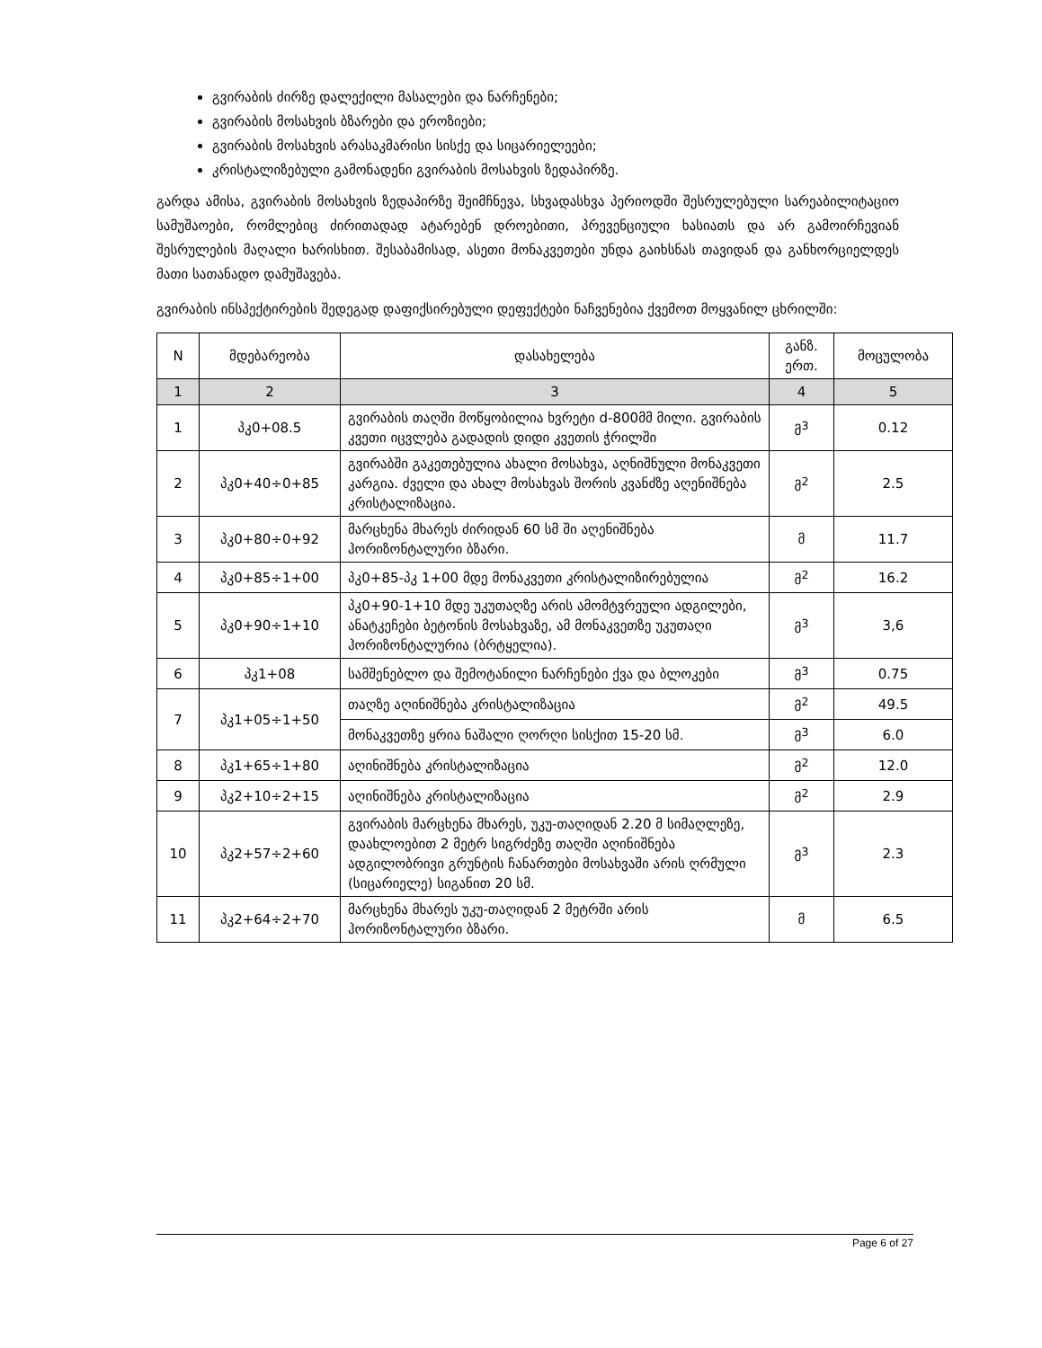გვირაბის ძირზე დალექილი მასალები და ნარჩენები;
გვირაბის მოსახვის ბზარები და ეროზიები;
გვირაბის მოსახვის არასაკმარისი სისქე და სიცარიელეები;
კრისტალიზებული გამონადენი გვირაბის მოსახვის ზედაპირზე.
გარდა ამისა, გვირაბის მოსახვის ზედაპირზე შეიმჩნევა, სხვადასხვა პერიოდში შესრულებული სარეაბილიტაციო სამუშაოები, რომლებიც ძირითადად ატარებენ დროებითი, პრევენციული ხასიათს და არ გამოირჩევიან შესრულების მაღალი ხარისხით. შესაბამისად, ასეთი მონაკვეთები უნდა გაიხსნას თავიდან და განხორციელდეს მათი სათანადო დამუშავება.
გვირაბის ინსპექტირების შედეგად დაფიქსირებული დეფექტები ნაჩვენებია ქვემოთ მოყვანილ ცხრილში:
| N | მდებარეობა | დასახელება | განზ. ერთ. | მოცულობა |
| --- | --- | --- | --- | --- |
| 1 | 2 | 3 | 4 | 5 |
| 1 | პკ0+08.5 | გვირაბის თაღში მოწყობილია ხვრეტი d-800მმ მილი. გვირაბის კვეთი იცვლება გადადის დიდი კვეთის ჭრილში | მ<sup>3</sup> | 0.12 |
| 2 | პკ0+40÷0+85 | გვირაბში გაკეთებულია ახალი მოსახვა, აღნიშნული მონაკვეთი კარგია. ძველი და ახალ მოსახვას შორის კვანძზე აღენიშნება კრისტალიზაცია. | მ<sup>2</sup> | 2.5 |
| 3 | პკ0+80÷0+92 | მარცხენა მხარეს ძირიდან 60 სმ ში აღენიშნება ჰორიზონტალური ბზარი. | მ | 11.7 |
| 4 | პკ0+85÷1+00 | პკ0+85-პკ 1+00 მდე მონაკვეთი კრისტალიზირებულია | მ<sup>2</sup> | 16.2 |
| 5 | პკ0+90÷1+10 | პკ0+90-1+10 მდე უკუთაღზე არის ამომტვრეული ადგილები, ანატკეჩები ბეტონის მოსახვაზე, ამ მონაკვეთზე უკუთაღი ჰორიზონტალურია (ბრტყელია). | მ<sup>3</sup> | 3,6 |
| 6 | პკ1+08 | სამშენებლო და შემოტანილი ნარჩენები ქვა და ბლოკები | მ<sup>3</sup> | 0.75 |
| 7 | პკ1+05÷1+50 | თაღზე აღინიშნება კრისტალიზაცია | მ<sup>2</sup> | 49.5 |
| | | მონაკვეთზე ყრია ნაშალი ღორღი სისქით 15-20 სმ. | მ<sup>3</sup> | 6.0 |
| 8 | პკ1+65÷1+80 | აღინიშნება კრისტალიზაცია | მ<sup>2</sup> | 12.0 |
| 9 | პკ2+10÷2+15 | აღინიშნება კრისტალიზაცია | მ<sup>2</sup> | 2.9 |
| 10 | პკ2+57÷2+60 | გვირაბის მარცხენა მხარეს, უკუ-თაღიდან 2.20 მ სიმაღლეზე, დაახლოებით 2 მეტრ სიგრძეზე თაღში აღინიშნება ადგილობრივი გრუნტის ჩანართები მოსახვაში არის ღრმული (სიცარიელე) სიგანით 20 სმ. | მ<sup>3</sup> | 2.3 |
| 11 | პკ2+64÷2+70 | მარცხენა მხარეს უკუ-თაღიდან 2 მეტრში არის ჰორიზონტალური ბზარი. | მ | 6.5 |
Page 6 of 27